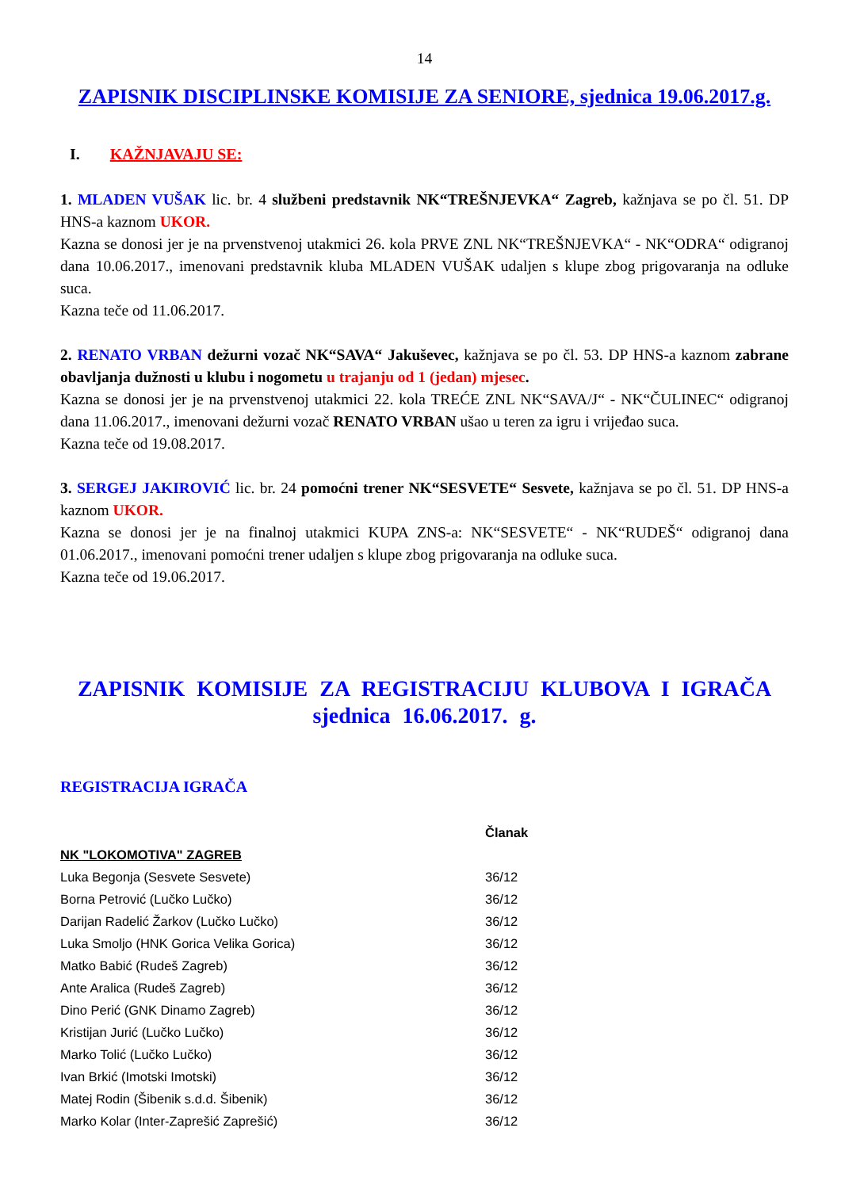14
ZAPISNIK DISCIPLINSKE KOMISIJE ZA SENIORE, sjednica 19.06.2017.g.
I. KAŽNJAVAJU SE:
1. MLADEN VUŠAK lic. br. 4 službeni predstavnik NK“TREŠNJEVKA“ Zagreb, kažnjava se po čl. 51. DP HNS-a kaznom UKOR.
Kazna se donosi jer je na prvenstvenoj utakmici 26. kola PRVE ZNL NK“TREŠNJEVKA“ - NK“ODRA“ odigranoj dana 10.06.2017., imenovani predstavnik kluba MLADEN VUŠAK udaljen s klupe zbog prigovaranja na odluke suca.
Kazna teče od 11.06.2017.
2. RENATO VRBAN dežurni vozač NK“SAVA“ Jakuševec, kažnjava se po čl. 53. DP HNS-a kaznom zabrane obavljanja dužnosti u klubu i nogometu u trajanju od 1 (jedan) mjesec.
Kazna se donosi jer je na prvenstvenoj utakmici 22. kola TREĆE ZNL NK“SAVA/J“ - NK“ČULINEC“ odigranoj dana 11.06.2017., imenovani dežurni vozač RENATO VRBAN ušao u teren za igru i vrijeđao suca.
Kazna teče od 19.08.2017.
3. SERGEJ JAKIROVIĆ lic. br. 24 pomoćni trener NK“SESVETE“ Sesvete, kažnjava se po čl. 51. DP HNS-a kaznom UKOR.
Kazna se donosi jer je na finalnoj utakmici KUPA ZNS-a: NK“SESVETE“ - NK“RUDEŠ“ odigranoj dana 01.06.2017., imenovani pomoćni trener udaljen s klupe zbog prigovaranja na odluke suca.
Kazna teče od 19.06.2017.
ZAPISNIK KOMISIJE ZA REGISTRACIJU KLUBOVA I IGRAČA
sjednica 16.06.2017. g.
REGISTRACIJA IGRAČA
| | Članak |
| --- | --- |
| NK "LOKOMOTIVA" ZAGREB | |
| Luka Begonja (Sesvete Sesvete) | 36/12 |
| Borna Petrović (Lučko Lučko) | 36/12 |
| Darijan Radelić Žarkov (Lučko Lučko) | 36/12 |
| Luka Smoljo (HNK Gorica Velika Gorica) | 36/12 |
| Matko Babić (Rudeš Zagreb) | 36/12 |
| Ante Aralica (Rudeš Zagreb) | 36/12 |
| Dino Perić (GNK Dinamo Zagreb) | 36/12 |
| Kristijan Jurić (Lučko Lučko) | 36/12 |
| Marko Tolić (Lučko Lučko) | 36/12 |
| Ivan Brkić (Imotski Imotski) | 36/12 |
| Matej Rodin (Šibenik s.d.d. Šibenik) | 36/12 |
| Marko Kolar (Inter-Zaprešić Zaprešić) | 36/12 |